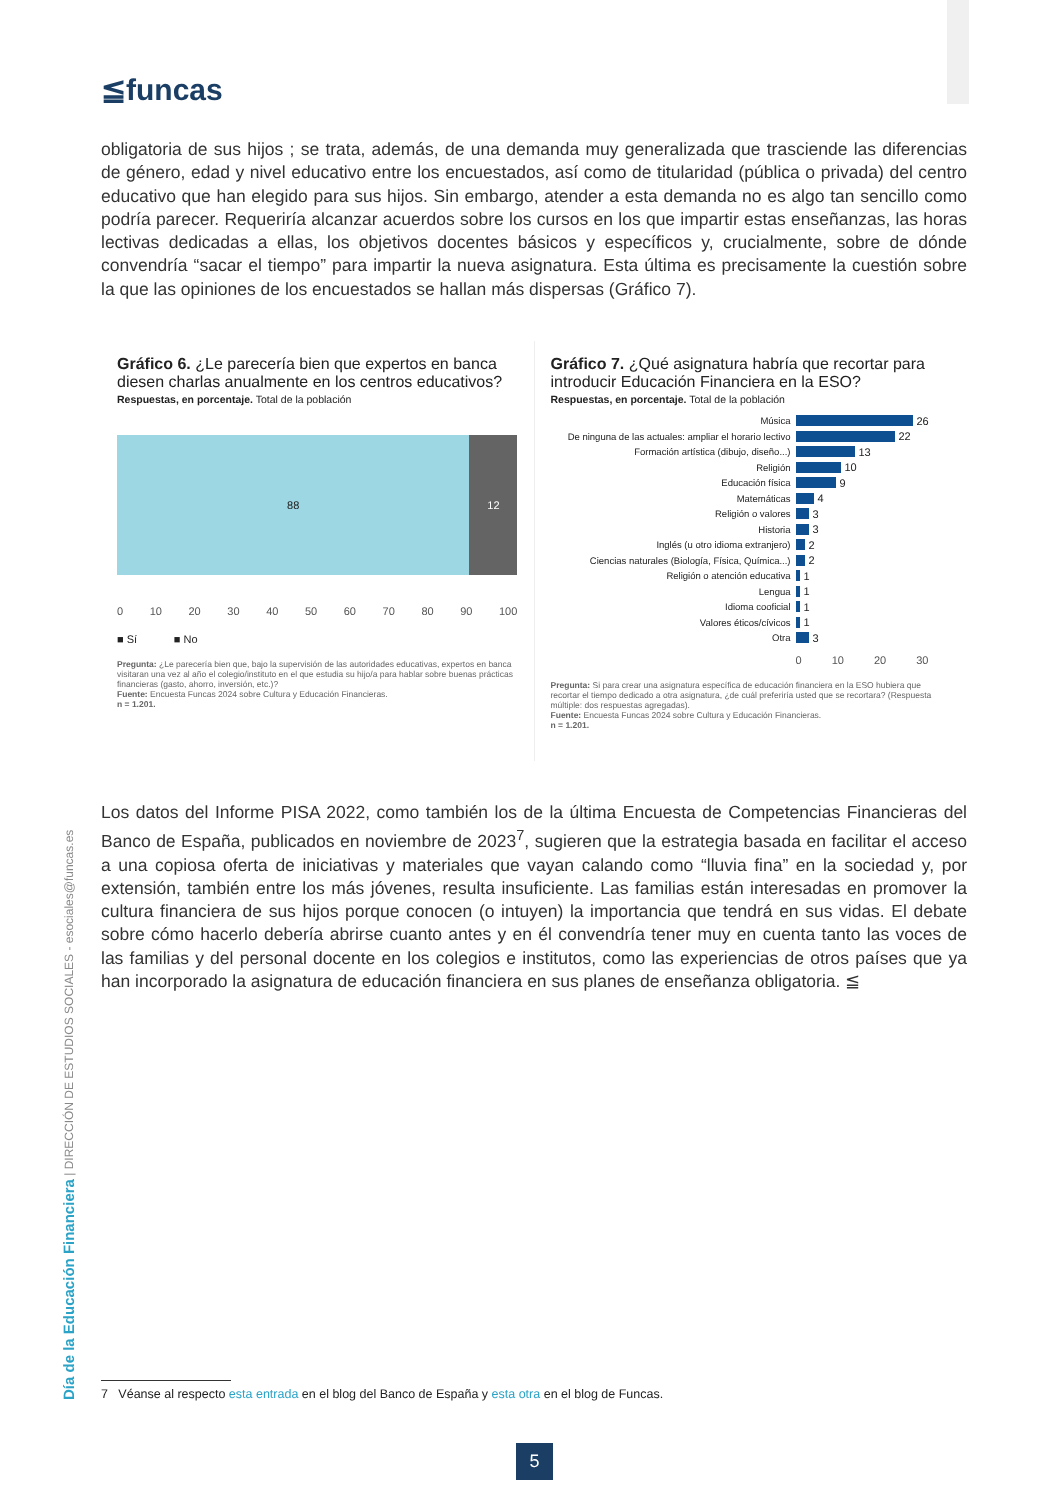≦funcas
obligatoria de sus hijos ; se trata, además, de una demanda muy generalizada que trasciende las diferencias de género, edad y nivel educativo entre los encuestados, así como de titularidad (pública o privada) del centro educativo que han elegido para sus hijos. Sin embargo, atender a esta demanda no es algo tan sencillo como podría parecer. Requeriría alcanzar acuerdos sobre los cursos en los que impartir estas enseñanzas, las horas lectivas dedicadas a ellas, los objetivos docentes básicos y específicos y, crucialmente, sobre de dónde convendría “sacar el tiempo” para impartir la nueva asignatura. Esta última es precisamente la cuestión sobre la que las opiniones de los encuestados se hallan más dispersas (Gráfico 7).
Gráfico 6. ¿Le parecería bien que expertos en banca diesen charlas anualmente en los centros educativos?
Respuestas, en porcentaje. Total de la población
88 12
0 10 20 30 40 50 60 70 80 90 100
■ Sí ■ No
Pregunta: ¿Le parecería bien que, bajo la supervisión de las autoridades educativas, expertos en banca visitaran una vez al año el colegio/instituto en el que estudia su hijo/a para hablar sobre buenas prácticas financieras (gasto, ahorro, inversión, etc.)?
Fuente: Encuesta Funcas 2024 sobre Cultura y Educación Financieras.
n = 1.201.
Gráfico 7. ¿Qué asignatura habría que recortar para introducir Educación Financiera en la ESO?
Respuestas, en porcentaje. Total de la población
Música 26
De ninguna de las actuales: ampliar el horario lectivo 22
Formación artística (dibujo, diseño...) 13
Religión 10
Educación física 9
Matemáticas 4
Religión o valores 3
Historia 3
Inglés (u otro idioma extranjero) 2
Ciencias naturales (Biología, Física, Química...) 2
Religión o atención educativa 1
Lengua 1
Idioma cooficial 1
Valores éticos/cívicos 1
Otra 3
0 10 20 30
Pregunta: Si para crear una asignatura específica de educación financiera en la ESO hubiera que recortar el tiempo dedicado a otra asignatura, ¿de cuál preferiría usted que se recortara? (Respuesta múltiple: dos respuestas agregadas).
Fuente: Encuesta Funcas 2024 sobre Cultura y Educación Financieras.
n = 1.201.
Los datos del Informe PISA 2022, como también los de la última Encuesta de Competencias Financieras del Banco de España, publicados en noviembre de 2023<sup>7</sup>, sugieren que la estrategia basada en facilitar el acceso a una copiosa oferta de iniciativas y materiales que vayan calando como “lluvia fina” en la sociedad y, por extensión, también entre los más jóvenes, resulta insuficiente. Las familias están interesadas en promover la cultura financiera de sus hijos porque conocen (o intuyen) la importancia que tendrá en sus vidas. El debate sobre cómo hacerlo debería abrirse cuanto antes y en él convendría tener muy en cuenta tanto las voces de las familias y del personal docente en los colegios e institutos, como las experiencias de otros países que ya han incorporado la asignatura de educación financiera en sus planes de enseñanza obligatoria. ≦
Día de la Educación Financiera | DIRECCIÓN DE ESTUDIOS SOCIALES - esociales@funcas.es
7 Véanse al respecto esta entrada en el blog del Banco de España y esta otra en el blog de Funcas.
5